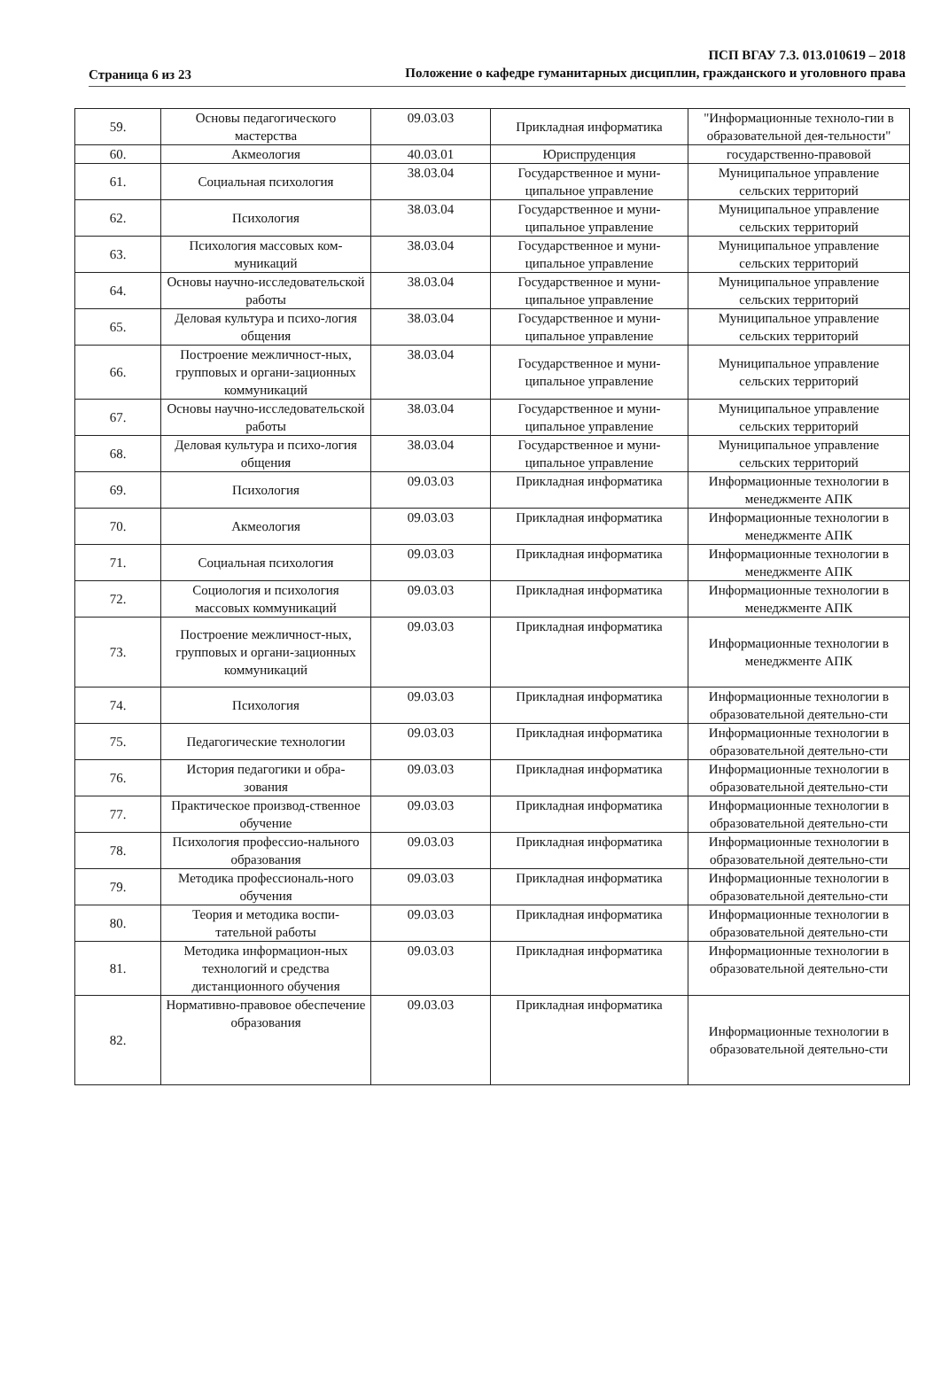Страница 6 из 23
ПСП ВГАУ 7.3. 013.010619 – 2018
Положение о кафедре гуманитарных дисциплин, гражданского и уголовного права
| 59. | Основы педагогического мастерства | 09.03.03 | Прикладная информатика | "Информационные техноло-гии в образовательной дея-тельности" |
| 60. | Акмеология | 40.03.01 | Юриспруденция | государственно-правовой |
| 61. | Социальная психология | 38.03.04 | Государственное и муни-ципальное управление | Муниципальное управление сельских территорий |
| 62. | Психология | 38.03.04 | Государственное и муни-ципальное управление | Муниципальное управление сельских территорий |
| 63. | Психология массовых ком-муникаций | 38.03.04 | Государственное и муни-ципальное управление | Муниципальное управление сельских территорий |
| 64. | Основы научно-исследовательской работы | 38.03.04 | Государственное и муни-ципальное управление | Муниципальное управление сельских территорий |
| 65. | Деловая культура и психо-логия общения | 38.03.04 | Государственное и муни-ципальное управление | Муниципальное управление сельских территорий |
| 66. | Построение межличност-ных, групповых и органи-зационных коммуникаций | 38.03.04 | Государственное и муни-ципальное управление | Муниципальное управление сельских территорий |
| 67. | Основы научно-исследовательской работы | 38.03.04 | Государственное и муни-ципальное управление | Муниципальное управление сельских территорий |
| 68. | Деловая культура и психо-логия общения | 38.03.04 | Государственное и муни-ципальное управление | Муниципальное управление сельских территорий |
| 69. | Психология | 09.03.03 | Прикладная информатика | Информационные технологии в менеджменте АПК |
| 70. | Акмеология | 09.03.03 | Прикладная информатика | Информационные технологии в менеджменте АПК |
| 71. | Социальная психология | 09.03.03 | Прикладная информатика | Информационные технологии в менеджменте АПК |
| 72. | Социология и психология массовых коммуникаций | 09.03.03 | Прикладная информатика | Информационные технологии в менеджменте АПК |
| 73. | Построение межличност-ных, групповых и органи-зационных коммуникаций | 09.03.03 | Прикладная информатика | Информационные технологии в менеджменте АПК |
| 74. | Психология | 09.03.03 | Прикладная информатика | Информационные технологии в образовательной деятельно-сти |
| 75. | Педагогические технологии | 09.03.03 | Прикладная информатика | Информационные технологии в образовательной деятельно-сти |
| 76. | История педагогики и обра-зования | 09.03.03 | Прикладная информатика | Информационные технологии в образовательной деятельно-сти |
| 77. | Практическое производ-ственное обучение | 09.03.03 | Прикладная информатика | Информационные технологии в образовательной деятельно-сти |
| 78. | Психология профессио-нального образования | 09.03.03 | Прикладная информатика | Информационные технологии в образовательной деятельно-сти |
| 79. | Методика профессиональ-ного обучения | 09.03.03 | Прикладная информатика | Информационные технологии в образовательной деятельно-сти |
| 80. | Теория и методика воспи-тательной работы | 09.03.03 | Прикладная информатика | Информационные технологии в образовательной деятельно-сти |
| 81. | Методика информацион-ных технологий и средства дистанционного обучения | 09.03.03 | Прикладная информатика | Информационные технологии в образовательной деятельно-сти |
| 82. | Нормативно-правовое обеспечение образования | 09.03.03 | Прикладная информатика | Информационные технологии в образовательной деятельно-сти |